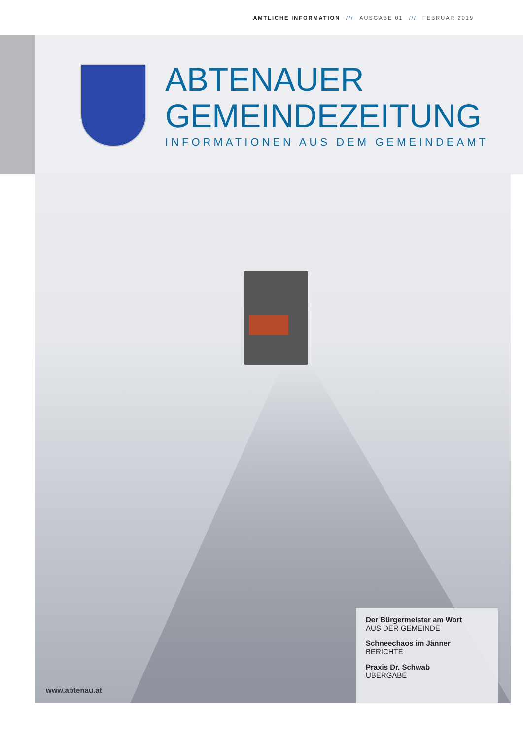AMTLICHE INFORMATION /// AUSGABE 01 /// FEBRUAR 2019
ABTENAUER
GEMEINDEZEITUNG
INFORMATIONEN AUS DEM GEMEINDEAMT
Der Bürgermeister am Wort
AUS DER GEMEINDE
Schneechaos im Jänner
BERICHTE
Praxis Dr. Schwab
ÜBERGABE
www.abtenau.at